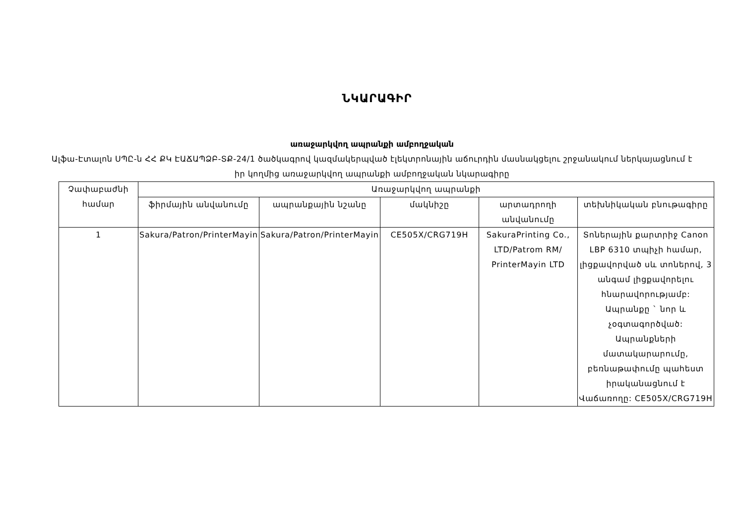ՆԿԱՐԱԳԻՐ
առաջարկվող ապրանքի ամբողջական
Ալֆա-Էտալոն ՍՊԸ-ն ՀՀ ՔԿ ԷԱՃԱՊՁԲ-ՏՔ-24/1 ծածկագրով կազմակերպված էլեկտրոնային աճուրդին մասնակցելու շրջանակում ներկայացնում է իր կողմից առաջարկվող ապրանքի ամբողջական նկարագիրը
| Չափաբաժնի համար | Առաջարկվող ապրանքի | | | | |
| --- | --- | --- | --- | --- | --- |
| | ֆիրմային անվանումը | ապրանքային նշանը | մակնիշը | արտադրողի անվանումը | տեխնիկական բնութագիրը |
| 1 | Sakura/Patron/PrinterMayin | Sakura/Patron/PrinterMayin | CE505X/CRG719H | SakuraPrinting Co., LTD/Patrom RM/ PrinterMayin LTD | Տոներային քարտրիջ Canon LBP 6310 տպիչի համար, լիցքավորված սև տոներով, 3 անգամ լիցքավորելու հնարավորությամբ: Ապրանքը ` նոր և չօգտագործված: Ապրանքների մատակարարումը, բեռնաթափումը պահեստ իրականացնում է Վաճառողը: CE505X/CRG719H |